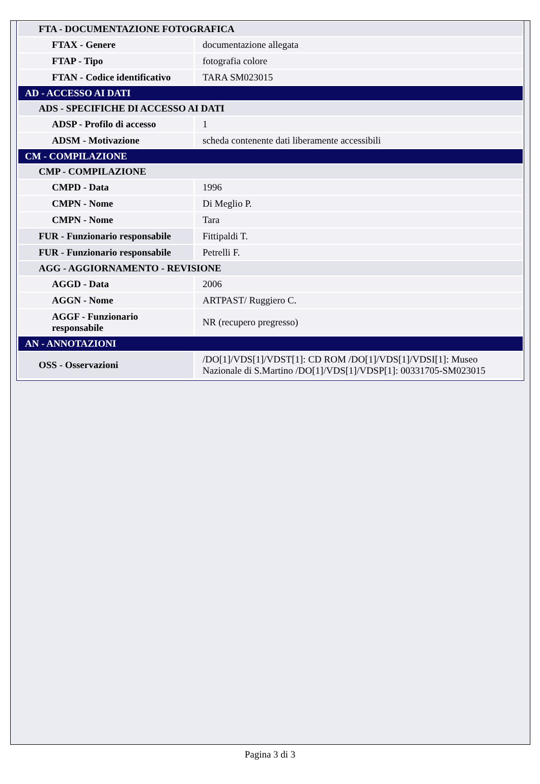| FTA - DOCUMENTAZIONE FOTOGRAFICA | |
| FTAX - Genere | documentazione allegata |
| FTAP - Tipo | fotografia colore |
| FTAN - Codice identificativo | TARA SM023015 |
| AD - ACCESSO AI DATI | |
| ADS - SPECIFICHE DI ACCESSO AI DATI | |
| ADSP - Profilo di accesso | 1 |
| ADSM - Motivazione | scheda contenente dati liberamente accessibili |
| CM - COMPILAZIONE | |
| CMP - COMPILAZIONE | |
| CMPD - Data | 1996 |
| CMPN - Nome | Di Meglio P. |
| CMPN - Nome | Tara |
| FUR - Funzionario responsabile | Fittipaldi T. |
| FUR - Funzionario responsabile | Petrelli F. |
| AGG - AGGIORNAMENTO - REVISIONE | |
| AGGD - Data | 2006 |
| AGGN - Nome | ARTPAST/ Ruggiero C. |
| AGGF - Funzionario responsabile | NR (recupero pregresso) |
| AN - ANNOTAZIONI | |
| OSS - Osservazioni | /DO[1]/VDS[1]/VDST[1]: CD ROM /DO[1]/VDS[1]/VDSI[1]: Museo Nazionale di S.Martino /DO[1]/VDS[1]/VDSP[1]: 00331705-SM023015 |
Pagina 3 di 3